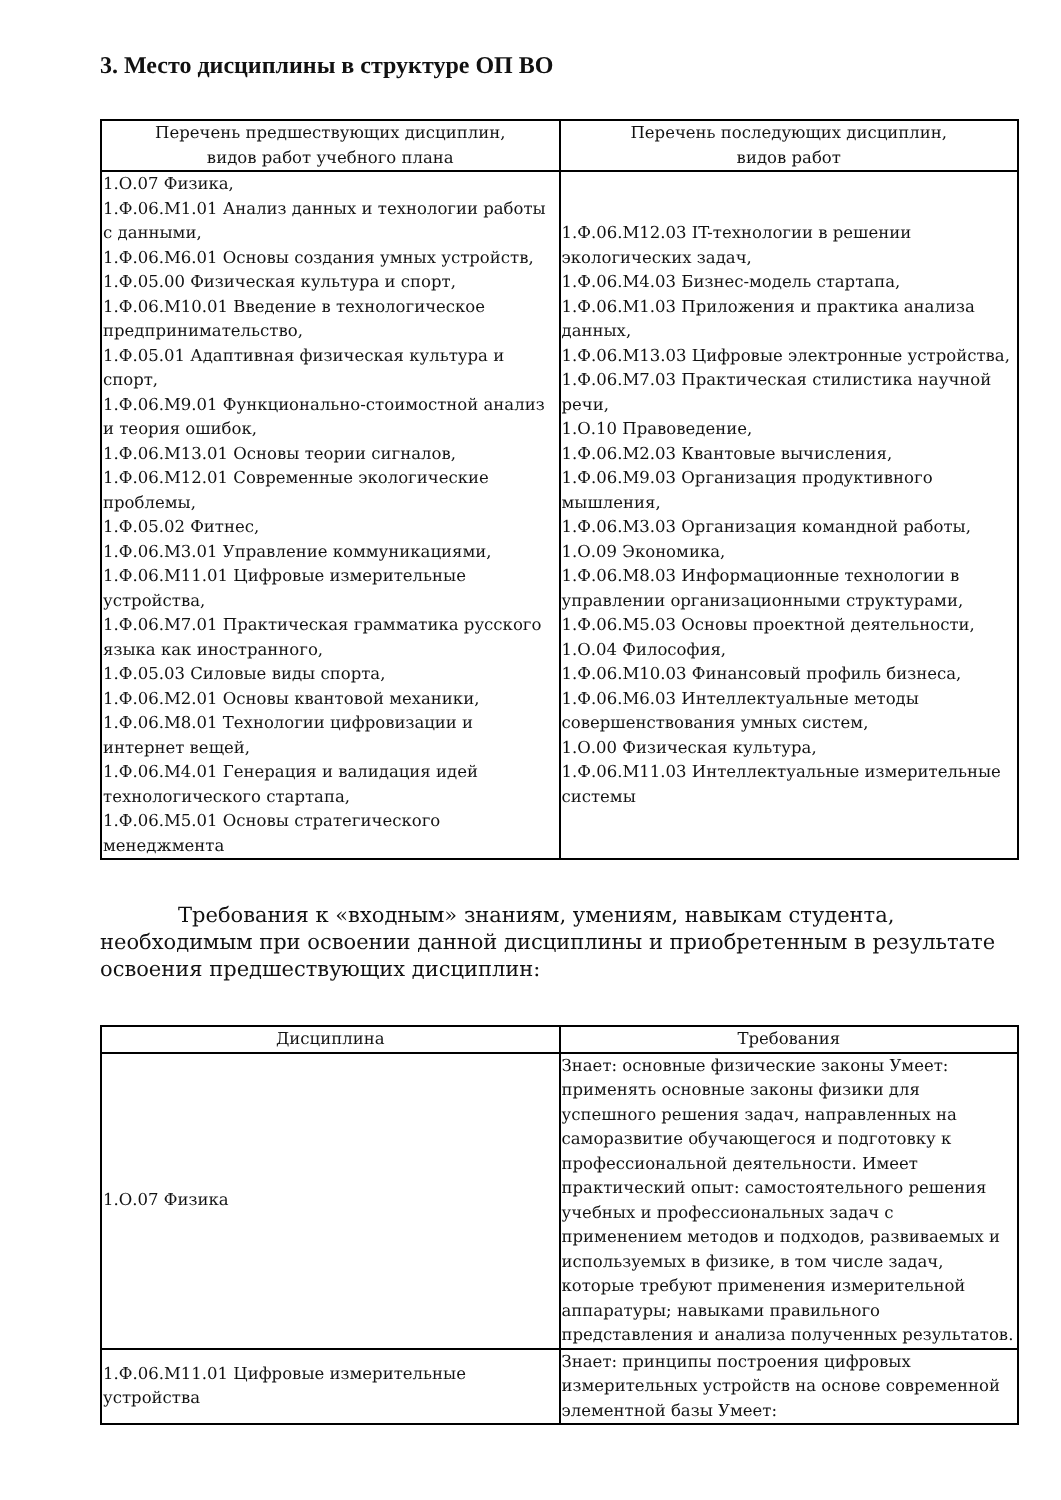3. Место дисциплины в структуре ОП ВО
| Перечень предшествующих дисциплин, видов работ учебного плана | Перечень последующих дисциплин, видов работ |
| --- | --- |
| 1.О.07 Физика, 1.Ф.06.М1.01 Анализ данных и технологии работы с данными, 1.Ф.06.М6.01 Основы создания умных устройств, 1.Ф.05.00 Физическая культура и спорт, 1.Ф.06.М10.01 Введение в технологическое предпринимательство, 1.Ф.05.01 Адаптивная физическая культура и спорт, 1.Ф.06.М9.01 Функционально-стоимостной анализ и теория ошибок, 1.Ф.06.М13.01 Основы теории сигналов, 1.Ф.06.М12.01 Современные экологические проблемы, 1.Ф.05.02 Фитнес, 1.Ф.06.М3.01 Управление коммуникациями, 1.Ф.06.М11.01 Цифровые измерительные устройства, 1.Ф.06.М7.01 Практическая грамматика русского языка как иностранного, 1.Ф.05.03 Силовые виды спорта, 1.Ф.06.М2.01 Основы квантовой механики, 1.Ф.06.М8.01 Технологии цифровизации и интернет вещей, 1.Ф.06.М4.01 Генерация и валидация идей технологического стартапа, 1.Ф.06.М5.01 Основы стратегического менеджмента | 1.Ф.06.М12.03 IT-технологии в решении экологических задач, 1.Ф.06.М4.03 Бизнес-модель стартапа, 1.Ф.06.М1.03 Приложения и практика анализа данных, 1.Ф.06.М13.03 Цифровые электронные устройства, 1.Ф.06.М7.03 Практическая стилистика научной речи, 1.О.10 Правоведение, 1.Ф.06.М2.03 Квантовые вычисления, 1.Ф.06.М9.03 Организация продуктивного мышления, 1.Ф.06.М3.03 Организация командной работы, 1.О.09 Экономика, 1.Ф.06.М8.03 Информационные технологии в управлении организационными структурами, 1.Ф.06.М5.03 Основы проектной деятельности, 1.О.04 Философия, 1.Ф.06.М10.03 Финансовый профиль бизнеса, 1.Ф.06.М6.03 Интеллектуальные методы совершенствования умных систем, 1.О.00 Физическая культура, 1.Ф.06.М11.03 Интеллектуальные измерительные системы |
Требования к «входным» знаниям, умениям, навыкам студента, необходимым при освоении данной дисциплины и приобретенным в результате освоения предшествующих дисциплин:
| Дисциплина | Требования |
| --- | --- |
| 1.О.07 Физика | Знает: основные физические законы Умеет: применять основные законы физики для успешного решения задач, направленных на саморазвитие обучающегося и подготовку к профессиональной деятельности. Имеет практический опыт: самостоятельного решения учебных и профессиональных задач с применением методов и подходов, развиваемых и используемых в физике, в том числе задач, которые требуют применения измерительной аппаратуры; навыками правильного представления и анализа полученных результатов. |
| 1.Ф.06.М11.01 Цифровые измерительные устройства | Знает: принципы построения цифровых измерительных устройств на основе современной элементной базы Умеет: |